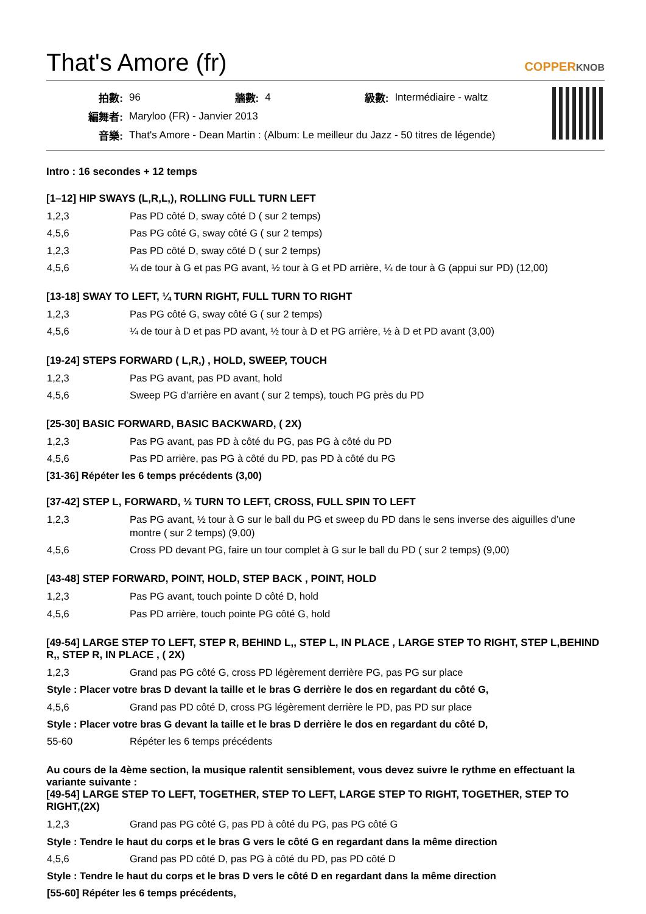That's Amore (fr) COPPERKNOB
| 拍數: | 96 | 牆數: | 4 | 級數: | Intermédiaire - waltz |
| 編舞者: | Maryloo (FR) - Janvier 2013 | | | | |
| 音樂: | That's Amore - Dean Martin : (Album: Le meilleur du Jazz - 50 titres de légende) | | | | |
Intro : 16 secondes + 12 temps
[1–12] HIP SWAYS (L,R,L,), ROLLING FULL TURN LEFT
| 1,2,3 | Pas PD côté D, sway côté D ( sur 2 temps) |
| 4,5,6 | Pas PG côté G, sway côté G ( sur 2 temps) |
| 1,2,3 | Pas PD côté D, sway côté D ( sur 2 temps) |
| 4,5,6 | ¼ de tour à G et pas PG avant, ½ tour à G et PD arrière, ¼ de tour à G (appui sur PD) (12,00) |
[13-18] SWAY TO LEFT, ¼ TURN RIGHT, FULL TURN TO RIGHT
| 1,2,3 | Pas PG côté G, sway côté G ( sur 2 temps) |
| 4,5,6 | ¼ de tour à D et pas PD avant, ½ tour à D et PG arrière, ½ à D et PD avant (3,00) |
[19-24] STEPS FORWARD ( L,R,) , HOLD, SWEEP, TOUCH
| 1,2,3 | Pas PG avant, pas PD avant, hold |
| 4,5,6 | Sweep PG d’arrière en avant ( sur 2 temps), touch PG près du PD |
[25-30] BASIC FORWARD, BASIC BACKWARD, ( 2X)
| 1,2,3 | Pas PG avant, pas PD à côté du PG, pas PG à côté du PD |
| 4,5,6 | Pas PD arrière, pas PG à côté du PD, pas PD à côté du PG |
[31-36] Répéter les 6 temps précédents (3,00)
[37-42] STEP L, FORWARD, ½ TURN TO LEFT, CROSS, FULL SPIN TO LEFT
| 1,2,3 | Pas PG avant, ½ tour à G sur le ball du PG et sweep du PD dans le sens inverse des aiguilles d’une montre ( sur 2 temps) (9,00) |
| 4,5,6 | Cross PD devant PG, faire un tour complet à G sur le ball du PD ( sur 2 temps) (9,00) |
[43-48] STEP FORWARD, POINT, HOLD, STEP BACK , POINT, HOLD
| 1,2,3 | Pas PG avant, touch pointe D côté D, hold |
| 4,5,6 | Pas PD arrière, touch pointe PG côté G, hold |
[49-54] LARGE STEP TO LEFT, STEP R, BEHIND L,, STEP L, IN PLACE , LARGE STEP TO RIGHT, STEP L,BEHIND R,, STEP R, IN PLACE , ( 2X)
| 1,2,3 | Grand pas PG côté G, cross PD légèrement derrière PG, pas PG sur place |
| Style : Placer votre bras D devant la taille et le bras G derrière le dos en regardant du côté G, | |
| 4,5,6 | Grand pas PD côté D, cross PG légèrement derrière le PD, pas PD sur place |
| Style : Placer votre bras G devant la taille et le bras D derrière le dos en regardant du côté D, | |
| 55-60 | Répéter les 6 temps précédents |
Au cours de la 4ème section, la musique ralentit sensiblement, vous devez suivre le rythme en effectuant la variante suivante :
[49-54] LARGE STEP TO LEFT, TOGETHER, STEP TO LEFT, LARGE STEP TO RIGHT, TOGETHER, STEP TO RIGHT,(2X)
| 1,2,3 | Grand pas PG côté G, pas PD à côté du PG, pas PG côté G |
| Style : Tendre le haut du corps et le bras G vers le côté G en regardant dans la même direction | |
| 4,5,6 | Grand pas PD côté D, pas PG à côté du PD, pas PD côté D |
| Style : Tendre le haut du corps et le bras D vers le côté D en regardant dans la même direction | |
| [55-60] Répéter les 6 temps précédents, | |